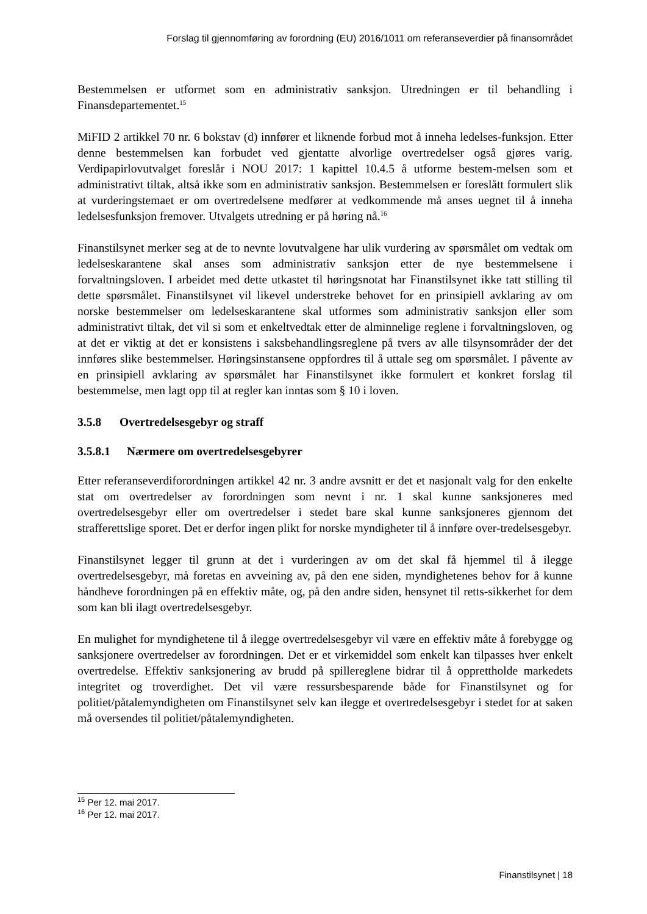Forslag til gjennomføring av forordning (EU) 2016/1011 om referanseverdier på finansområdet
Bestemmelsen er utformet som en administrativ sanksjon. Utredningen er til behandling i Finansdepartementet.<sup>15</sup>
MiFID 2 artikkel 70 nr. 6 bokstav (d) innfører et liknende forbud mot å inneha ledelses-funksjon. Etter denne bestemmelsen kan forbudet ved gjentatte alvorlige overtredelser også gjøres varig. Verdipapirlovutvalget foreslår i NOU 2017: 1 kapittel 10.4.5 å utforme bestem-melsen som et administrativt tiltak, altså ikke som en administrativ sanksjon. Bestemmelsen er foreslått formulert slik at vurderingstemaet er om overtredelsene medfører at vedkommende må anses uegnet til å inneha ledelsesfunksjon fremover. Utvalgets utredning er på høring nå.<sup>16</sup>
Finanstilsynet merker seg at de to nevnte lovutvalgene har ulik vurdering av spørsmålet om vedtak om ledelseskarantene skal anses som administrativ sanksjon etter de nye bestemmelsene i forvaltningsloven. I arbeidet med dette utkastet til høringsnotat har Finanstilsynet ikke tatt stilling til dette spørsmålet. Finanstilsynet vil likevel understreke behovet for en prinsipiell avklaring av om norske bestemmelser om ledelseskarantene skal utformes som administrativ sanksjon eller som administrativt tiltak, det vil si som et enkeltvedtak etter de alminnelige reglene i forvaltningsloven, og at det er viktig at det er konsistens i saksbehandlingsreglene på tvers av alle tilsynsområder der det innføres slike bestemmelser. Høringsinstansene oppfordres til å uttale seg om spørsmålet. I påvente av en prinsipiell avklaring av spørsmålet har Finanstilsynet ikke formulert et konkret forslag til bestemmelse, men lagt opp til at regler kan inntas som § 10 i loven.
3.5.8 Overtredelsesgebyr og straff
3.5.8.1 Nærmere om overtredelsesgebyrer
Etter referanseverdiforordningen artikkel 42 nr. 3 andre avsnitt er det et nasjonalt valg for den enkelte stat om overtredelser av forordningen som nevnt i nr. 1 skal kunne sanksjoneres med overtredelsesgebyr eller om overtredelser i stedet bare skal kunne sanksjoneres gjennom det strafferettslige sporet. Det er derfor ingen plikt for norske myndigheter til å innføre over-tredelsesgebyr.
Finanstilsynet legger til grunn at det i vurderingen av om det skal få hjemmel til å ilegge overtredelsesgebyr, må foretas en avveining av, på den ene siden, myndighetenes behov for å kunne håndheve forordningen på en effektiv måte, og, på den andre siden, hensynet til retts-sikkerhet for dem som kan bli ilagt overtredelsesgebyr.
En mulighet for myndighetene til å ilegge overtredelsesgebyr vil være en effektiv måte å forebygge og sanksjonere overtredelser av forordningen. Det er et virkemiddel som enkelt kan tilpasses hver enkelt overtredelse. Effektiv sanksjonering av brudd på spillereglene bidrar til å opprettholde markedets integritet og troverdighet. Det vil være ressursbesparende både for Finanstilsynet og for politiet/påtalemyndigheten om Finanstilsynet selv kan ilegge et overtredelsesgebyr i stedet for at saken må oversendes til politiet/påtalemyndigheten.
<sup>15</sup> Per 12. mai 2017.
<sup>16</sup> Per 12. mai 2017.
Finanstilsynet | 18